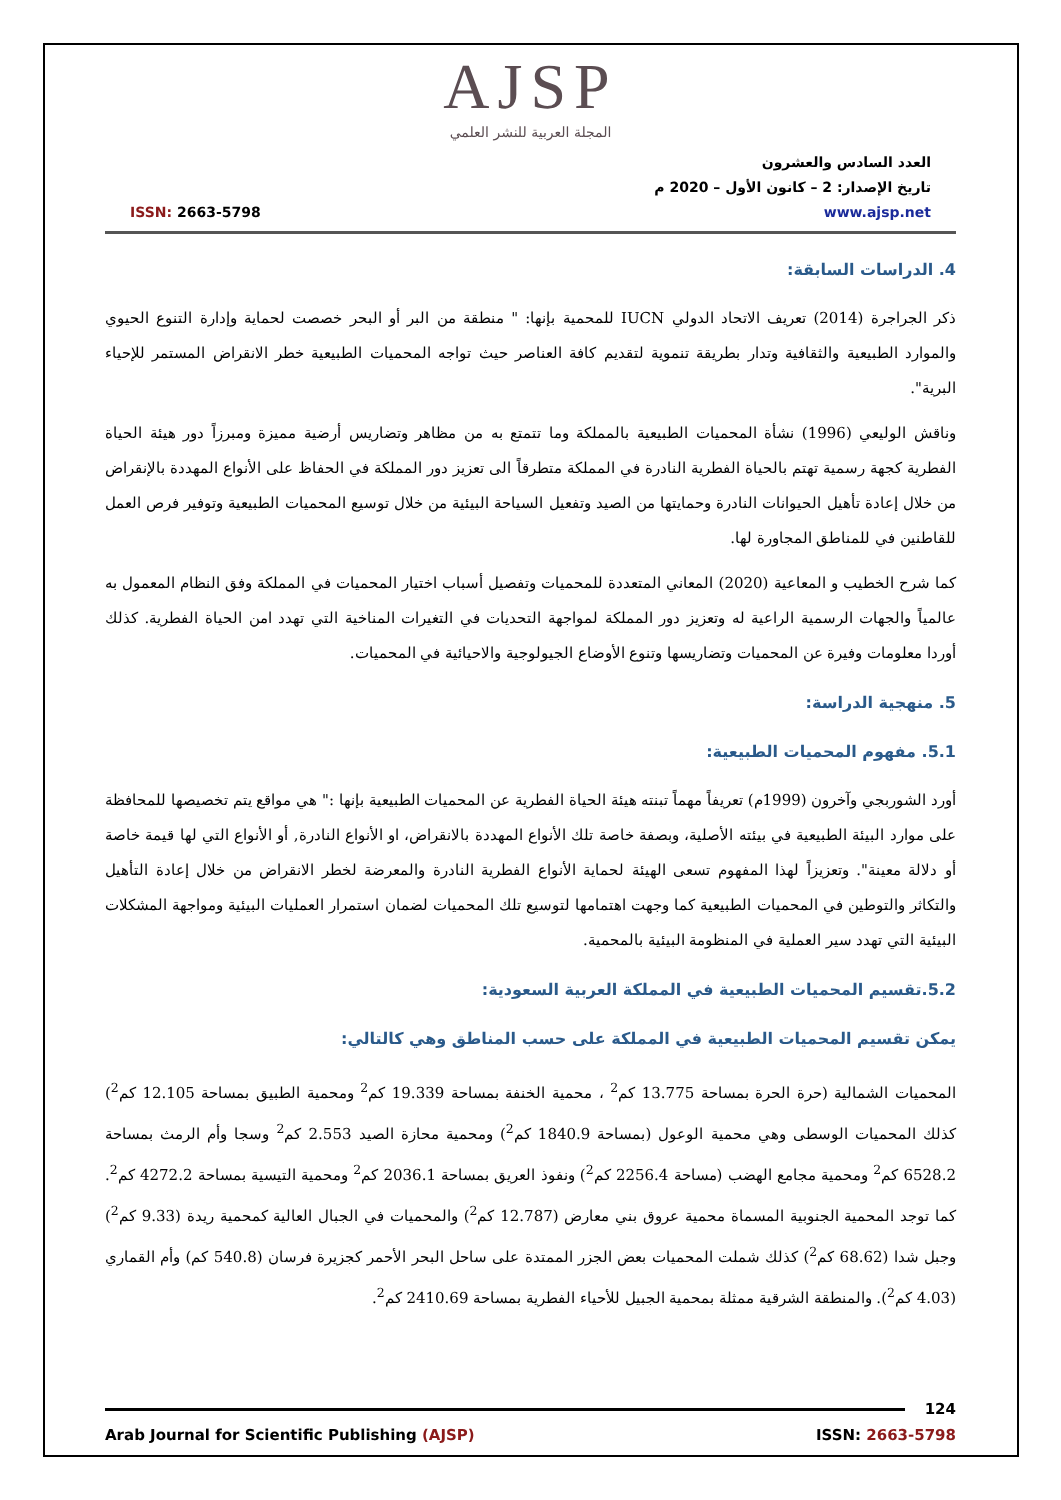AJSP
المجلة العربية للنشر العلمي
العدد السادس والعشرون
تاريخ الإصدار: 2 – كانون الأول – 2020 م
www.ajsp.net
ISSN: 2663-5798
4. الدراسات السابقة:
ذكر الجراجرة (2014) تعريف الاتحاد الدولي IUCN للمحمية بإنها: " منطقة من البر أو البحر خصصت لحماية وإدارة التنوع الحيوي والموارد الطبيعية والثقافية وتدار بطريقة تنموية لتقديم كافة العناصر حيث تواجه المحميات الطبيعية خطر الانقراض المستمر للإحياء البرية".
وناقش الوليعي (1996) نشأة المحميات الطبيعية بالمملكة وما تتمتع به من مظاهر وتضاريس أرضية مميزة ومبرزاً دور هيئة الحياة الفطرية كجهة رسمية تهتم بالحياة الفطرية النادرة في المملكة متطرقاً الى تعزيز دور المملكة في الحفاظ على الأنواع المهددة بالإنقراض من خلال إعادة تأهيل الحيوانات النادرة وحمايتها من الصيد وتفعيل السياحة البيئية من خلال توسيع المحميات الطبيعية وتوفير فرص العمل للقاطنين في للمناطق المجاورة لها.
كما شرح الخطيب و المعاعية (2020) المعاني المتعددة للمحميات وتفصيل أسباب اختيار المحميات في المملكة وفق النظام المعمول به عالمياً والجهات الرسمية الراعية له وتعزيز دور المملكة لمواجهة التحديات في التغيرات المناخية التي تهدد امن الحياة الفطرية. كذلك أوردا معلومات وفيرة عن المحميات وتضاريسها وتنوع الأوضاع الجيولوجية والاحيائية في المحميات.
5. منهجية الدراسة:
5.1. مفهوم المحميات الطبيعية:
أورد الشوربجي وآخرون (1999م) تعريفاً مهماً تبنته هيئة الحياة الفطرية عن المحميات الطبيعية بإنها :" هي مواقع يتم تخصيصها للمحافظة على موارد البيئة الطبيعية في بيئته الأصلية، وبصفة خاصة تلك الأنواع المهددة بالانقراض، او الأنواع النادرة, أو الأنواع التي لها قيمة خاصة أو دلالة معينة". وتعزيزاً لهذا المفهوم تسعى الهيئة لحماية الأنواع الفطرية النادرة والمعرضة لخطر الانقراض من خلال إعادة التأهيل والتكاثر والتوطين في المحميات الطبيعية كما وجهت اهتمامها لتوسيع تلك المحميات لضمان استمرار العمليات البيئية ومواجهة المشكلات البيئية التي تهدد سير العملية في المنظومة البيئية بالمحمية.
5.2.تقسيم المحميات الطبيعية في المملكة العربية السعودية:
يمكن تقسيم المحميات الطبيعية في المملكة على حسب المناطق وهي كالتالي:
المحميات الشمالية (حرة الحرة بمساحة 13.775 كم<sup>2</sup> ، محمية الخنفة بمساحة 19.339 كم<sup>2</sup> ومحمية الطبيق بمساحة 12.105 كم<sup>2</sup>) كذلك المحميات الوسطى وهي محمية الوعول (بمساحة 1840.9 كم<sup>2</sup>) ومحمية محازة الصيد 2.553 كم<sup>2</sup> وسجا وأم الرمث بمساحة 6528.2 كم<sup>2</sup> ومحمية مجامع الهضب (مساحة 2256.4 كم<sup>2</sup>) ونفوذ العريق بمساحة 2036.1 كم<sup>2</sup> ومحمية التيسية بمساحة 4272.2 كم<sup>2</sup>. كما توجد المحمية الجنوبية المسماة محمية عروق بني معارض (12.787 كم<sup>2</sup>) والمحميات في الجبال العالية كمحمية ريدة (9.33 كم<sup>2</sup>) وجبل شدا (68.62 كم<sup>2</sup>) كذلك شملت المحميات بعض الجزر الممتدة على ساحل البحر الأحمر كجزيرة فرسان (540.8 كم) وأم القماري (4.03 كم<sup>2</sup>). والمنطقة الشرقية ممثلة بمحمية الجبيل للأحياء الفطرية بمساحة 2410.69 كم<sup>2</sup>.
124
Arab Journal for Scientific Publishing (AJSP) ISSN: 2663-5798